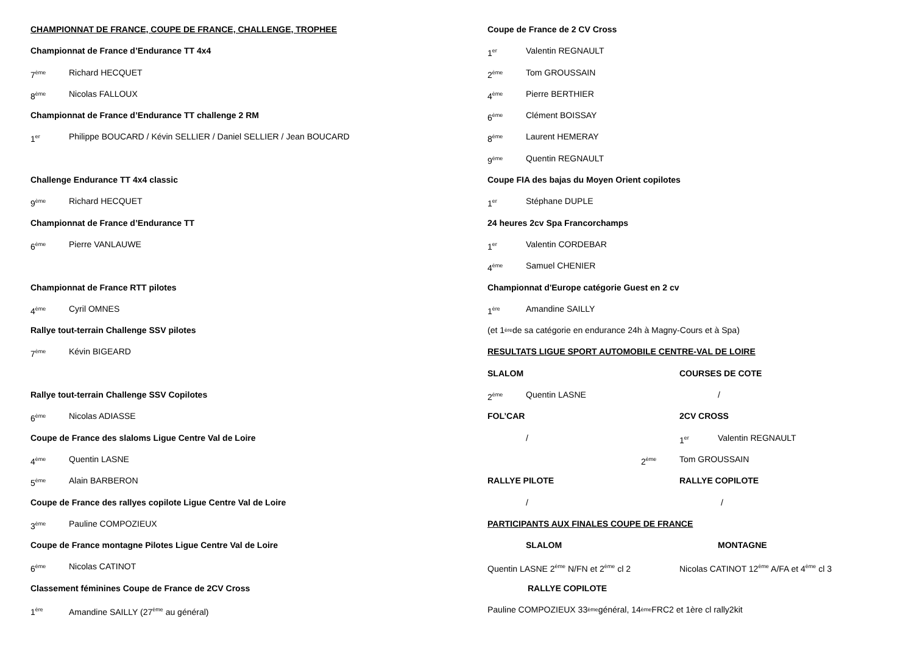CHAMPIONNAT DE FRANCE, COUPE DE FRANCE, CHALLENGE, TROPHEE
Championnat de France d’Endurance TT 4x4
7<sup>ème</sup> Richard HECQUET
8<sup>ème</sup> Nicolas FALLOUX
Championnat de France d’Endurance TT challenge 2 RM
1<sup>er</sup> Philippe BOUCARD / Kévin SELLIER / Daniel SELLIER / Jean BOUCARD
Challenge Endurance TT 4x4 classic
9<sup>ème</sup> Richard HECQUET
Championnat de France d’Endurance TT
6<sup>ème</sup> Pierre VANLAUWE
Championnat de France RTT pilotes
4<sup>ème</sup> Cyril OMNES
Rallye tout-terrain Challenge SSV pilotes
7<sup>ème</sup> Kévin BIGEARD
Rallye tout-terrain Challenge SSV Copilotes
6<sup>ème</sup> Nicolas ADIASSE
Coupe de France des slaloms Ligue Centre Val de Loire
4<sup>ème</sup> Quentin LASNE
5<sup>ème</sup> Alain BARBERON
Coupe de France des rallyes copilote Ligue Centre Val de Loire
3<sup>ème</sup> Pauline COMPOZIEUX
Coupe de France montagne Pilotes Ligue Centre Val de Loire
6<sup>ème</sup> Nicolas CATINOT
Classement féminines Coupe de France de 2CV Cross
1<sup>ère</sup> Amandine SAILLY (27<sup>ème</sup> au général)
Coupe de France de 2 CV Cross
1<sup>er</sup> Valentin REGNAULT
2<sup>ème</sup> Tom GROUSSAIN
4<sup>ème</sup> Pierre BERTHIER
6<sup>ème</sup> Clément BOISSAY
8<sup>ème</sup> Laurent HEMERAY
9<sup>ème</sup> Quentin REGNAULT
Coupe FIA des bajas du Moyen Orient copilotes
1<sup>er</sup> Stéphane DUPLE
24 heures 2cv Spa Francorchamps
1<sup>er</sup> Valentin CORDEBAR
4<sup>ème</sup> Samuel CHENIER
Championnat d'Europe catégorie Guest en 2 cv
1<sup>ère</sup> Amandine SAILLY
(et 1<sup>ère</sup> de sa catégorie en endurance 24h à Magny-Cours et à Spa)
RESULTATS LIGUE SPORT AUTOMOBILE CENTRE-VAL DE LOIRE
SLALOM COURSES DE COTE
2<sup>ème</sup> Quentin LASNE /
FOL’CAR 2CV CROSS
/ 1<sup>er</sup> Valentin REGNAULT
2<sup>ème</sup> Tom GROUSSAIN
RALLYE PILOTE RALLYE COPILOTE
/ /
PARTICIPANTS AUX FINALES COUPE DE FRANCE
SLALOM MONTAGNE
Quentin LASNE 2<sup>ème</sup> N/FN et 2<sup>ème</sup> cl 2 Nicolas CATINOT 12<sup>ème</sup> A/FA et 4<sup>ème</sup> cl 3
RALLYE COPILOTE
Pauline COMPOZIEUX 33<sup>ème</sup> général, 14<sup>ème</sup> FRC2 et 1ère cl rally2kit